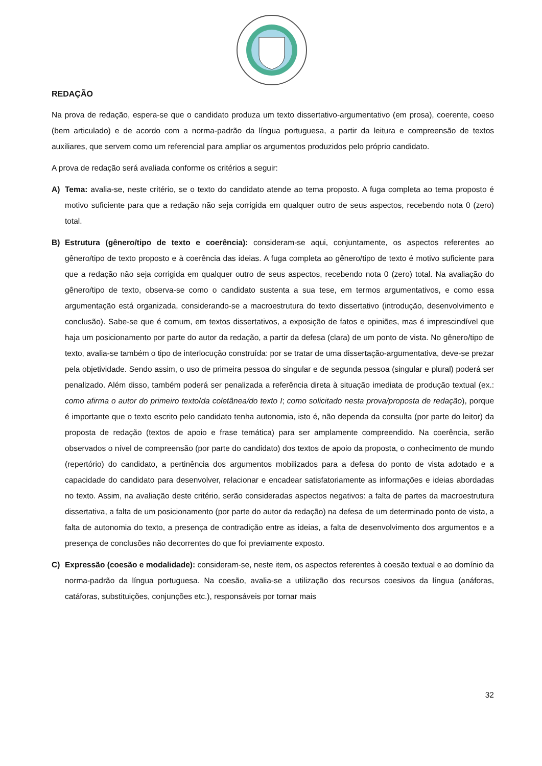REDAÇÃO
Na prova de redação, espera-se que o candidato produza um texto dissertativo-argumentativo (em prosa), coerente, coeso (bem articulado) e de acordo com a norma-padrão da língua portuguesa, a partir da leitura e compreensão de textos auxiliares, que servem como um referencial para ampliar os argumentos produzidos pelo próprio candidato.
A prova de redação será avaliada conforme os critérios a seguir:
A) Tema: avalia-se, neste critério, se o texto do candidato atende ao tema proposto. A fuga completa ao tema proposto é motivo suficiente para que a redação não seja corrigida em qualquer outro de seus aspectos, recebendo nota 0 (zero) total.
B) Estrutura (gênero/tipo de texto e coerência): consideram-se aqui, conjuntamente, os aspectos referentes ao gênero/tipo de texto proposto e à coerência das ideias. A fuga completa ao gênero/tipo de texto é motivo suficiente para que a redação não seja corrigida em qualquer outro de seus aspectos, recebendo nota 0 (zero) total. Na avaliação do gênero/tipo de texto, observa-se como o candidato sustenta a sua tese, em termos argumentativos, e como essa argumentação está organizada, considerando-se a macroestrutura do texto dissertativo (introdução, desenvolvimento e conclusão). Sabe-se que é comum, em textos dissertativos, a exposição de fatos e opiniões, mas é imprescindível que haja um posicionamento por parte do autor da redação, a partir da defesa (clara) de um ponto de vista. No gênero/tipo de texto, avalia-se também o tipo de interlocução construída: por se tratar de uma dissertação-argumentativa, deve-se prezar pela objetividade. Sendo assim, o uso de primeira pessoa do singular e de segunda pessoa (singular e plural) poderá ser penalizado. Além disso, também poderá ser penalizada a referência direta à situação imediata de produção textual (ex.: como afirma o autor do primeiro texto/da coletânea/do texto I; como solicitado nesta prova/proposta de redação), porque é importante que o texto escrito pelo candidato tenha autonomia, isto é, não dependa da consulta (por parte do leitor) da proposta de redação (textos de apoio e frase temática) para ser amplamente compreendido. Na coerência, serão observados o nível de compreensão (por parte do candidato) dos textos de apoio da proposta, o conhecimento de mundo (repertório) do candidato, a pertinência dos argumentos mobilizados para a defesa do ponto de vista adotado e a capacidade do candidato para desenvolver, relacionar e encadear satisfatoriamente as informações e ideias abordadas no texto. Assim, na avaliação deste critério, serão consideradas aspectos negativos: a falta de partes da macroestrutura dissertativa, a falta de um posicionamento (por parte do autor da redação) na defesa de um determinado ponto de vista, a falta de autonomia do texto, a presença de contradição entre as ideias, a falta de desenvolvimento dos argumentos e a presença de conclusões não decorrentes do que foi previamente exposto.
C) Expressão (coesão e modalidade): consideram-se, neste item, os aspectos referentes à coesão textual e ao domínio da norma-padrão da língua portuguesa. Na coesão, avalia-se a utilização dos recursos coesivos da língua (anáforas, catáforas, substituições, conjunções etc.), responsáveis por tornar mais
32